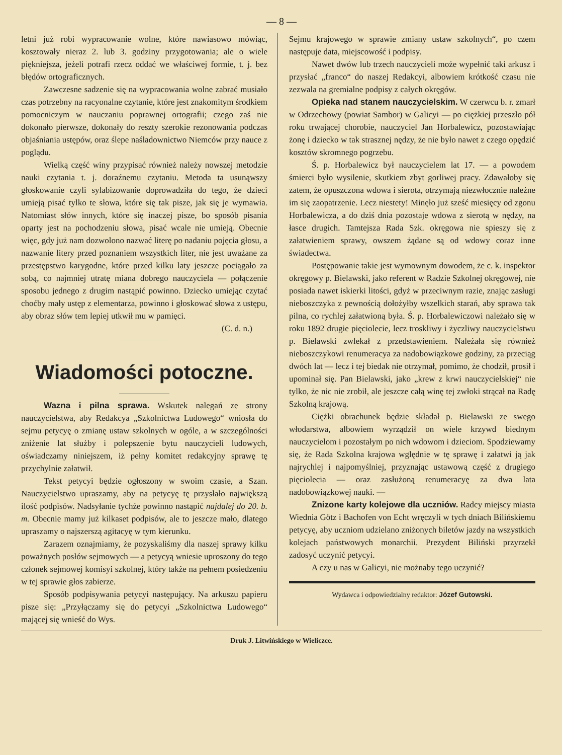— 8 —
letni już robi wypracowanie wolne, które nawiasowo mówiąc, kosztowały nieraz 2. lub 3. godziny przygotowania; ale o wiele piękniejsza, jeżeli potrafi rzecz oddać we właściwej formie, t. j. bez błędów ortograficznych.
Zawczesne sadzenie się na wypracowania wolne zabrać musiało czas potrzebny na racyonalne czytanie, które jest znakomitym środkiem pomocniczym w nauczaniu poprawnej ortografii; czego zaś nie dokonało pierwsze, dokonały do reszty szerokie rezonowania podczas objaśniania ustępów, oraz ślepe naśladownictwo Niemców przy nauce z poglądu.
Wielką część winy przypisać również należy nowszej metodzie nauki czytania t. j. doraźnemu czytaniu. Metoda ta usunąwszy głoskowanie czyli sylabizowanie doprowadziła do tego, że dzieci umieją pisać tylko te słowa, które się tak pisze, jak się je wymawia. Natomiast słów innych, które się inaczej pisze, bo sposób pisania oparty jest na pochodzeniu słowa, pisać wcale nie umieją. Obecnie więc, gdy już nam dozwolono nazwać literę po nadaniu pojęcia głosu, a nazwanie litery przed poznaniem wszystkich liter, nie jest uważane za przestępstwo karygodne, które przed kilku laty jeszcze pociągało za sobą, co najmniej utratę miana dobrego nauczyciela — połączenie sposobu jednego z drugim nastąpić powinno. Dziecko umiejąc czytać choćby mały ustęp z elementarza, powinno i głoskować słowa z ustępu, aby obraz słów tem lepiej utkwił mu w pamięci.
(C. d. n.)
Wiadomości potoczne.
Wazna i pilna sprawa. Wskutek nalegań ze strony nauczycielstwa, aby Redakcya „Szkolnictwa Ludowego“ wniosła do sejmu petycyę o zmianę ustaw szkolnych w ogóle, a w szczególności zniżenie lat służby i polepszenie bytu nauczycieli ludowych, oświadczamy niniejszem, iż pełny komitet redakcyjny sprawę tę przychylnie załatwił.
Tekst petycyi będzie ogłoszony w swoim czasie, a Szan. Nauczycielstwo upraszamy, aby na petycyę tę przysłało największą ilość podpisów. Nadsyłanie tychże powinno nastąpić najdalej do 20. b. m. Obecnie mamy już kilkaset podpisów, ale to jeszcze mało, dlatego upraszamy o najszerszą agitacyę w tym kierunku.
Zarazem oznajmiamy, że pozyskaliśmy dla naszej sprawy kilku poważnych posłów sejmowych — a petycyą wniesie uproszony do tego członek sejmowej komisyi szkolnej, który także na pełnem posiedzeniu w tej sprawie głos zabierze.
Sposób podpisywania petycyi następujący. Na arkuszu papieru pisze się: „Przyłączamy się do petycyi „Szkolnictwa Ludowego“ mającej się wnieść do Wys.
Sejmu krajowego w sprawie zmiany ustaw szkolnych“, po czem następuje data, miejscowość i podpisy.
Nawet dwów lub trzech nauczycieli może wypełnić taki arkusz i przysłać „franco“ do naszej Redakcyi, albowiem krótkość czasu nie zezwala na gremialne podpisy z całych okręgów.
Opieka nad stanem nauczycielskim. W czerwcu b. r. zmarł w Odrzechowy (powiat Sambor) w Galicyi — po ciężkiej przeszło pół roku trwającej chorobie, nauczyciel Jan Horbalewicz, pozostawiając żonę i dziecko w tak strasznej nędzy, że nie było nawet z czego opędzić kosztów skromnego pogrzebu.
Ś. p. Horbalewicz był nauczycielem lat 17. — a powodem śmierci było wysilenie, skutkiem zbyt gorliwej pracy. Zdawałoby się zatem, że opuszczona wdowa i sierota, otrzymają niezwłocznie należne im się zaopatrzenie. Lecz niestety! Minęło już sześć miesięcy od zgonu Horbalewicza, a do dziś dnia pozostaje wdowa z sierotą w nędzy, na łasce drugich. Tamtejsza Rada Szk. okręgowa nie spieszy się z załatwieniem sprawy, owszem żądane są od wdowy coraz inne świadectwa.
Postępowanie takie jest wymownym dowodem, że c. k. inspektor okręgowy p. Bielawski, jako referent w Radzie Szkolnej okręgowej, nie posiada nawet iskierki litości, gdyż w przeciwnym razie, znając zasługi nieboszczyka z pewnością dołożyłby wszelkich starań, aby sprawa tak pilna, co rychlej załatwioną była. Ś. p. Horbalewiczowi należało się w roku 1892 drugie pięciolecie, lecz troskliwy i życzliwy nauczycielstwu p. Bielawski zwlekał z przedstawieniem. Należała się również nieboszczykowi renumeracya za nadobowiązkowe godziny, za przeciąg dwóch lat — lecz i tej biedak nie otrzymał, pomimo, że chodził, prosił i upominał się. Pan Bielawski, jako „krew z krwi nauczycielskiej“ nie tylko, że nic nie zrobił, ale jeszcze całą winę tej zwłoki strącał na Radę Szkolną krajową.
Ciężki obrachunek będzie składał p. Bielawski ze swego włodarstwa, albowiem wyrządził on wiele krzywd biednym nauczycielom i pozostałym po nich wdowom i dzieciom. Spodziewamy się, że Rada Szkolna krajowa wględnie w tę sprawę i załatwi ją jak najrychlej i najpomyślniej, przyznając ustawową część z drugiego pięciolecia — oraz zasłużoną renumeracyę za dwa lata nadobowiązkowej nauki. —
Znizone karty kolejowe dla uczniów. Radcy miejscy miasta Wiednia Götz i Bachofen von Echt wręczyli w tych dniach Bilińskiemu petycyę, aby uczniom udzielano zniżonych biletów jazdy na wszystkich kolejach państwowych monarchii. Prezydent Biliński przyrzekł zadosyć uczynić petycyi.
A czy u nas w Galicyi, nie możnaby tego uczynić?
Wydawca i odpowiedzialny redaktor: Józef Gutowski.
Druk J. Litwińskiego w Wieliczce.